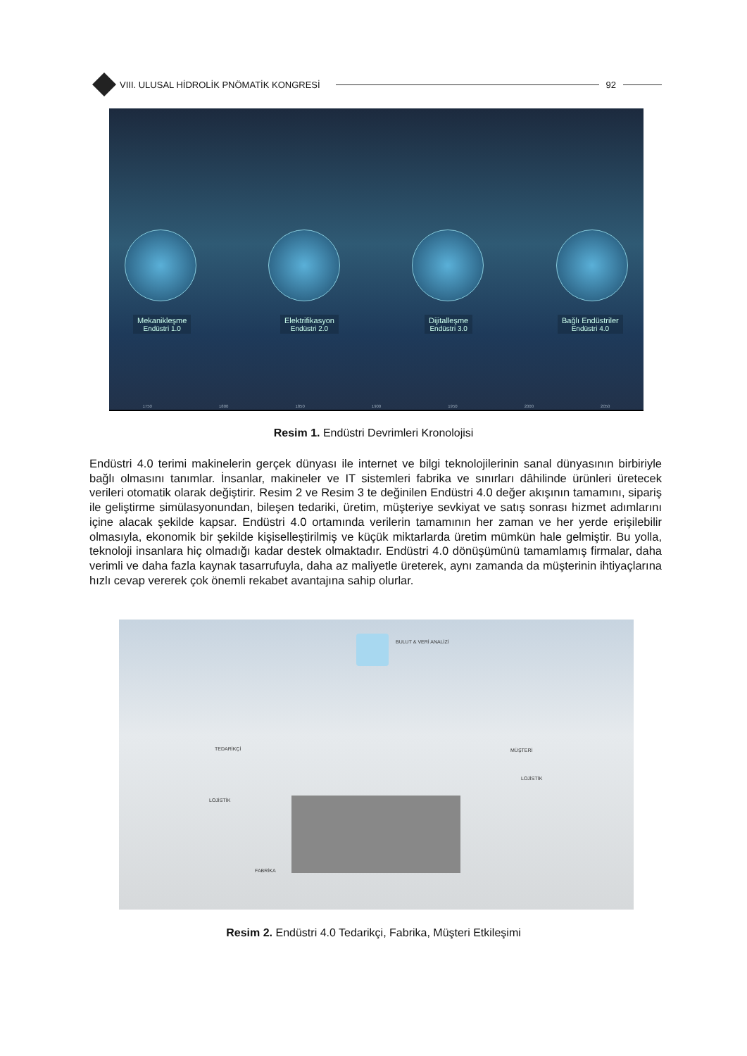VIII. ULUSAL HİDROLİK PNÖMATİK KONGRESİ
92
Mekanikleşme
Endüstri 1.0
Elektrifikasyon
Endüstri 2.0
Dijitalleşme
Endüstri 3.0
Bağlı Endüstriler
Endüstri 4.0
1750 1800 1850 1900 1950 2000 2050
Resim 1. Endüstri Devrimleri Kronolojisi
Endüstri 4.0 terimi makinelerin gerçek dünyası ile internet ve bilgi teknolojilerinin sanal dünyasının birbiriyle bağlı olmasını tanımlar. İnsanlar, makineler ve IT sistemleri fabrika ve sınırları dâhilinde ürünleri üretecek verileri otomatik olarak değiştirir. Resim 2 ve Resim 3 te değinilen Endüstri 4.0 değer akışının tamamını, sipariş ile geliştirme simülasyonundan, bileşen tedariki, üretim, müşteriye sevkiyat ve satış sonrası hizmet adımlarını içine alacak şekilde kapsar. Endüstri 4.0 ortamında verilerin tamamının her zaman ve her yerde erişilebilir olmasıyla, ekonomik bir şekilde kişiselleştirilmiş ve küçük miktarlarda üretim mümkün hale gelmiştir. Bu yolla, teknoloji insanlara hiç olmadığı kadar destek olmaktadır. Endüstri 4.0 dönüşümünü tamamlamış firmalar, daha verimli ve daha fazla kaynak tasarrufuyla, daha az maliyetle üreterek, aynı zamanda da müşterinin ihtiyaçlarına hızlı cevap vererek çok önemli rekabet avantajına sahip olurlar.
BULUT & VERİ ANALİZİ
TEDARİKÇİ MÜŞTERİ
LOJİSTİK
LOJİSTİK
FABRİKA
Resim 2. Endüstri 4.0 Tedarikçi, Fabrika, Müşteri Etkileşimi